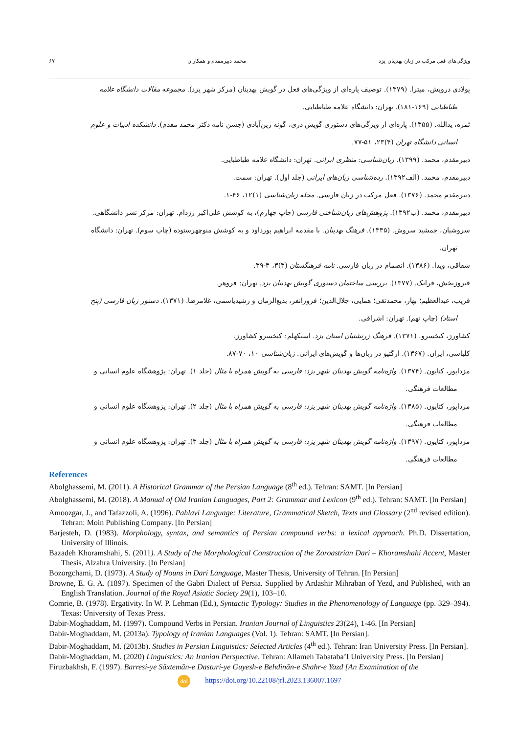ویژگی‌های فعل مرکب در زبان بهدینان یزد محمد دبیرمقدم و همکاران ۶۷
پولادی درویش، میترا. (۱۳۷۹). توصیف پاره‌ای از ویژگی‌های فعل در گویش بهدینان (مرکز شهر یزد). مجموعه مقالات دانشگاه علامه
طباطبایی (۱۶۹-۱۸۱). تهران: دانشگاه علامه طباطبایی.
ثمره، یدالله. (۱۳۵۵). پاره‌ای از ویژگی‌های دستوری گویش دری، گونه زین‌آبادی (جشن نامه دکتر محمد مقدم). دانشکده ادبیات و علوم
انسانی دانشگاه تهران (۴)۲۳، ۵۱-۷۷.
دبیرمقدم، محمد. (۱۳۹۹). زبان‌شناسی: منظری ایرانی. تهران: دانشگاه علامه طباطبایی.
دبیرمقدم، محمد. (الف۱۳۹۲). رده‌شناسی زبان‌های ایرانی (جلد اول). تهران: سمت.
دبیرمقدم محمد. (۱۳۷۶). فعل مرکب در زبان فارسی. مجله زبان‌شناسی (۱)۱۲، ۴۶-۱.
دبیرمقدم، محمد. (ب۱۳۹۲). پژوهش‌های زبان‌شناختی فارسی (چاپ چهارم)، به کوشش علی‌اکبر رژدام. تهران: مرکز نشر دانشگاهی.
سروشیان، جمشید سروش. (۱۳۳۵). فرهنگ بهدینان. با مقدمه ابراهیم پورداود و به کوشش منوچهرستوده (چاپ سوم). تهران: دانشگاه
تهران.
شقاقی، ویدا. (۱۳۸۶). انضمام در زبان فارسی. نامه فرهنگستان (۳)۳، ۳-۳۹.
فیروزبخش، فرانک. (۱۳۷۷). بررسی ساختمان دستوری گویش بهدینان یزد. تهران: فروهر.
قریب، عبدالعظیم؛ بهار، محمدتقی؛ همایی، جلال‌الدین؛ فروزانفر، بدیع‌الزمان و رشیدیاسمی، غلامرضا. (۱۳۷۱). دستور زبان فارسی (پنج
استاد) (چاپ نهم). تهران: اشراقی.
کشاورز، کیخسرو. (۱۳۷۱). فرهنگ زرتشتیان استان یزد. استکهلم: کیخسرو کشاورز.
کلباسی، ایران. (۱۳۶۷). ارگتیو در زبان‌ها و گویش‌های ایرانی. زبان‌شناسی ۱۰، ۷۰-۸۷.
مزداپور، کتایون. (۱۳۷۴). واژه‌نامه گویش بهدینان شهر یزد: فارسی به گویش همراه با مثال (جلد ۱). تهران: پژوهشگاه علوم انسانی و
مطالعات فرهنگی.
مزداپور، کتایون. (۱۳۸۵). واژه‌نامه گویش بهدینان شهر یزد: فارسی به گویش همراه با مثال (جلد ۲). تهران: پژوهشگاه علوم انسانی و
مطالعات فرهنگی.
مزداپور، کتایون. (۱۳۹۷). واژه‌نامه گویش بهدینان شهر یزد: فارسی به گویش همراه با مثال (جلد ۳). تهران: پژوهشگاه علوم انسانی و
مطالعات فرهنگی.
References
Abolghassemi, M. (2011). A Historical Grammar of the Persian Language (8<sup>th</sup> ed.). Tehran: SAMT. [In Persian]
Abolghassemi, M. (2018). A Manual of Old Iranian Languages, Part 2: Grammar and Lexicon (9<sup>th</sup> ed.). Tehran: SAMT. [In Persian]
Amoozgar, J., and Tafazzoli, A. (1996). Pahlavi Language: Literature, Grammatical Sketch, Texts and Glossary (2<sup>nd</sup> revised edition). Tehran: Moin Publishing Company. [In Persian]
Barjesteh, D. (1983). Morphology, syntax, and semantics of Persian compound verbs: a lexical approach. Ph.D. Dissertation, University of Illinois.
Bazadeh Khoramshahi, S. (2011). A Study of the Morphological Construction of the Zoroastrian Dari – Khoramshahi Accent, Master Thesis, Alzahra University. [In Persian]
Bozorgchami, D. (1973). A Study of Nouns in Dari Language, Master Thesis, University of Tehran. [In Persian]
Browne, E. G. A. (1897). Specimen of the Gabri Dialect of Persia. Supplied by Ardashīr Mihrabān of Yezd, and Published, with an English Translation. Journal of the Royal Asiatic Society 29(1), 103–10.
Comrie, B. (1978). Ergativity. In W. P. Lehman (Ed.), Syntactic Typology: Studies in the Phenomenology of Language (pp. 329–394). Texas: University of Texas Press.
Dabir-Moghaddam, M. (1997). Compound Verbs in Persian. Iranian Journal of Linguistics 23(24), 1-46. [In Persian]
Dabir-Moghaddam, M. (2013a). Typology of Iranian Languages (Vol. 1). Tehran: SAMT. [In Persian].
Dabir-Moghaddam, M. (2013b). Studies in Persian Linguistics: Selected Articles (4<sup>th</sup> ed.). Tehran: Iran University Press. [In Persian].
Dabir-Moghaddam, M. (2020) Linguistics: An Iranian Perspective. Tehran: Allameh Tabataba’I University Press. [In Persian]
Firuzbakhsh, F. (1997). Barresi-ye Sāxtemān-e Dasturi-ye Guyesh-e Behdinān-e Shahr-e Yazd [An Examination of the
doi https://doi.org/10.22108/jrl.2023.136007.1697